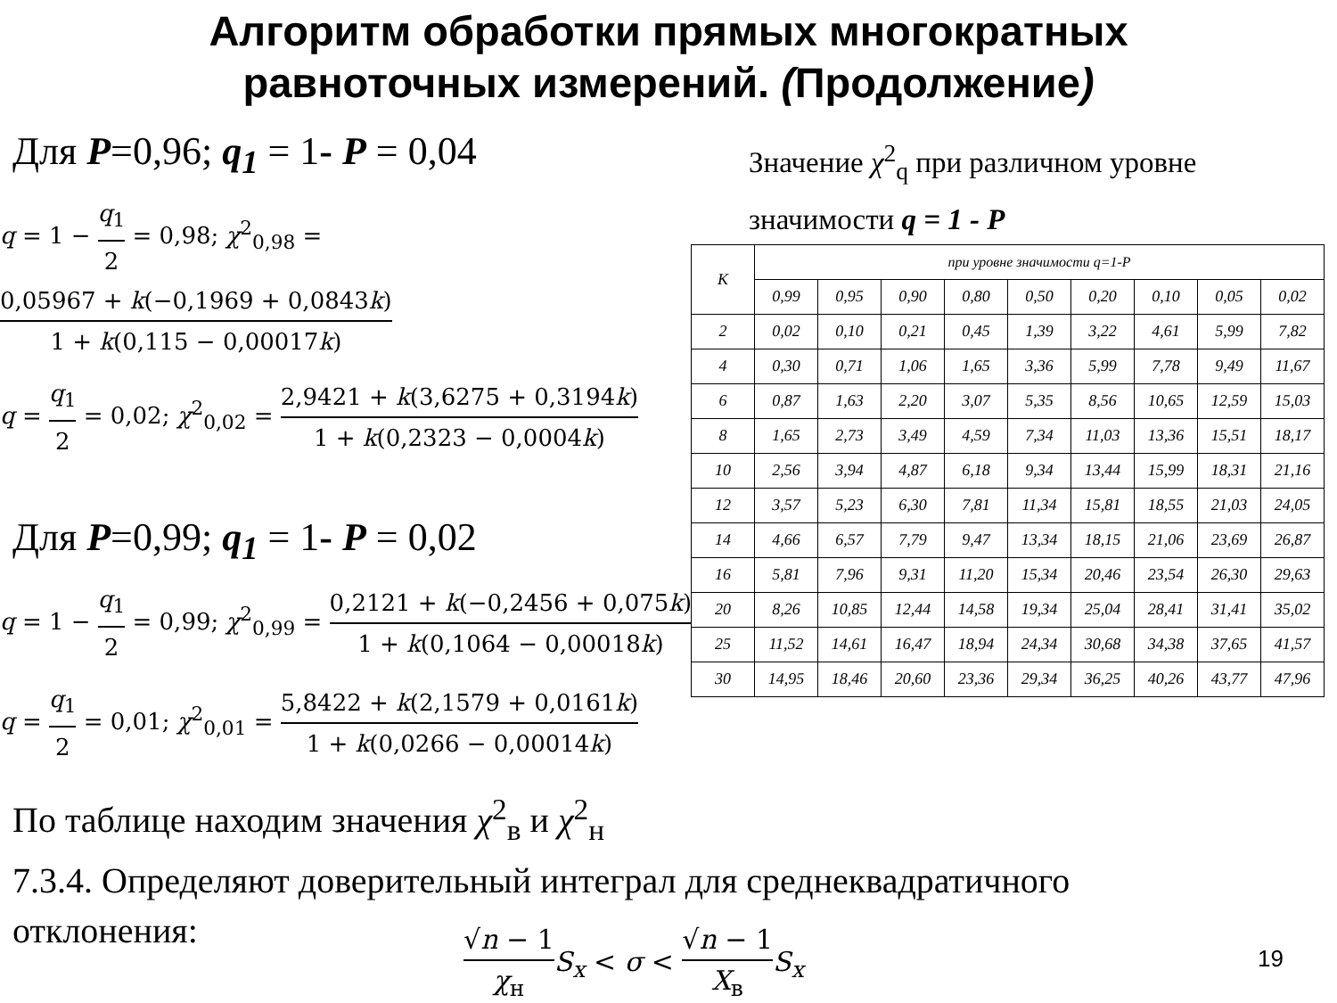Алгоритм обработки прямых многократных
равноточных измерений. (Продолжение)
Для P=0,96; q<sub>1</sub> = 1- P = 0,04
q = 1 − q<sub>1</sub> 2 = 0,98; χ<sup>2</sup><sub>0,98</sub> = 0,05967 + k(−0,1969 + 0,0843k) 1 + k(0,115 − 0,00017k)
q = q<sub>1</sub> 2 = 0,02; χ<sup>2</sup><sub>0,02</sub> = 2,9421 + k(3,6275 + 0,3194k) 1 + k(0,2323 − 0,0004k)
Для P=0,99; q<sub>1</sub> = 1- P = 0,02
q = 1 − q<sub>1</sub> 2 = 0,99; χ<sup>2</sup><sub>0,99</sub> = 0,2121 + k(−0,2456 + 0,075k) 1 + k(0,1064 − 0,00018k)
q = q<sub>1</sub> 2 = 0,01; χ<sup>2</sup><sub>0,01</sub> = 5,8422 + k(2,1579 + 0,0161k) 1 + k(0,0266 − 0,00014k)
Значение χ<sup>2</sup><sub>q</sub> при различном уровне
значимости q = 1 - P
| K | при уровне значимости q=1-P | | | | | | | | |
| | 0,99 | 0,95 | 0,90 | 0,80 | 0,50 | 0,20 | 0,10 | 0,05 | 0,02 |
| 2 | 0,02 | 0,10 | 0,21 | 0,45 | 1,39 | 3,22 | 4,61 | 5,99 | 7,82 |
| 4 | 0,30 | 0,71 | 1,06 | 1,65 | 3,36 | 5,99 | 7,78 | 9,49 | 11,67 |
| 6 | 0,87 | 1,63 | 2,20 | 3,07 | 5,35 | 8,56 | 10,65 | 12,59 | 15,03 |
| 8 | 1,65 | 2,73 | 3,49 | 4,59 | 7,34 | 11,03 | 13,36 | 15,51 | 18,17 |
| 10 | 2,56 | 3,94 | 4,87 | 6,18 | 9,34 | 13,44 | 15,99 | 18,31 | 21,16 |
| 12 | 3,57 | 5,23 | 6,30 | 7,81 | 11,34 | 15,81 | 18,55 | 21,03 | 24,05 |
| 14 | 4,66 | 6,57 | 7,79 | 9,47 | 13,34 | 18,15 | 21,06 | 23,69 | 26,87 |
| 16 | 5,81 | 7,96 | 9,31 | 11,20 | 15,34 | 20,46 | 23,54 | 26,30 | 29,63 |
| 20 | 8,26 | 10,85 | 12,44 | 14,58 | 19,34 | 25,04 | 28,41 | 31,41 | 35,02 |
| 25 | 11,52 | 14,61 | 16,47 | 18,94 | 24,34 | 30,68 | 34,38 | 37,65 | 41,57 |
| 30 | 14,95 | 18,46 | 20,60 | 23,36 | 29,34 | 36,25 | 40,26 | 43,77 | 47,96 |
По таблице находим значения χ<sup>2</sup><sub>в</sub> и χ<sup>2</sup><sub>н</sub>
7.3.4. Определяют доверительный интеграл для среднеквадратичного
отклонения:
√n − 1 χ<sub>н</sub> S<sub>x</sub> < σ < √n − 1 X<sub>в</sub> S<sub>x</sub>
19